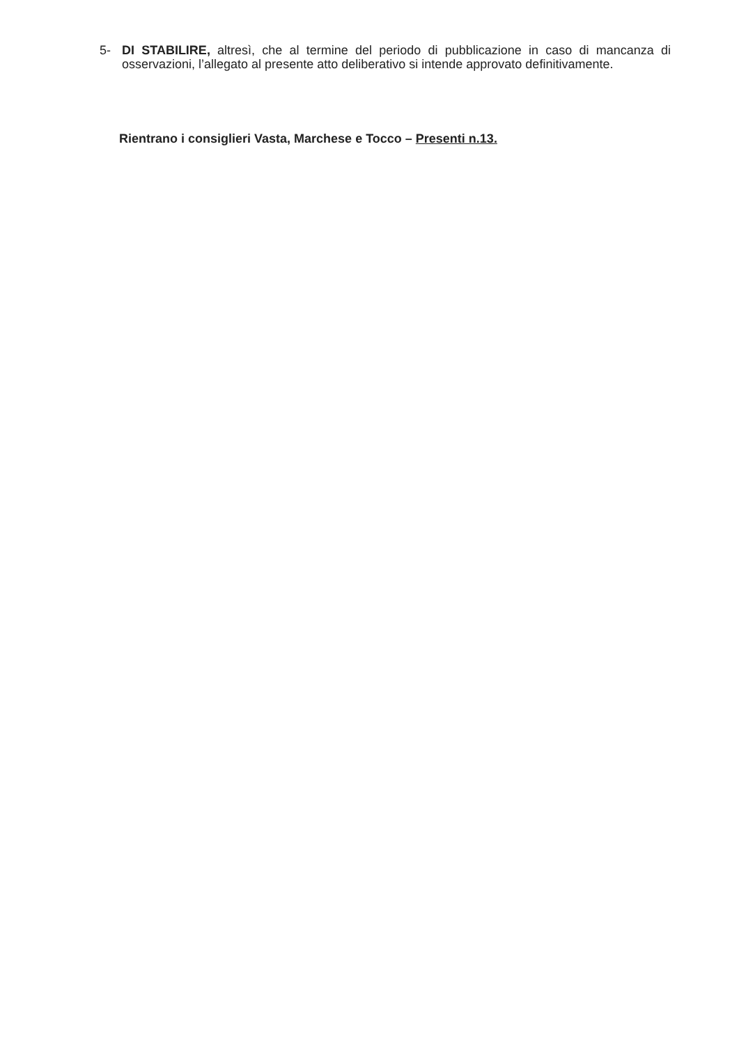5- DI STABILIRE, altresì, che al termine del periodo di pubblicazione in caso di mancanza di osservazioni, l’allegato al presente atto deliberativo si intende approvato definitivamente.
Rientrano i consiglieri Vasta, Marchese e Tocco – Presenti n.13.